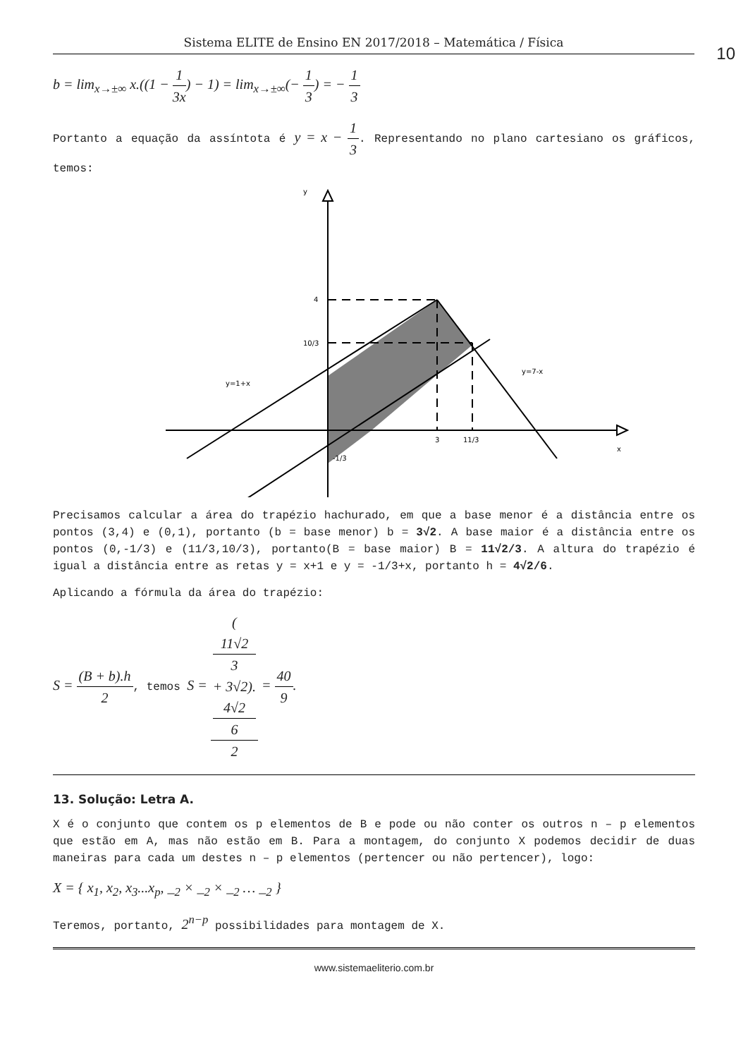Sistema ELITE de Ensino EN 2017/2018 – Matemática / Física
10
b = lim<sub>x→±∞</sub> x.((1 − 1 3x) − 1) = lim<sub>x→±∞</sub>(− 1 3) = − 1 3
Portanto a equação da assíntota é y = x − 1 3. Representando no plano cartesiano os gráficos, temos:
y
4
10/3
y=1+x
y=7-x
3
11/3
x
-1/3
Precisamos calcular a área do trapézio hachurado, em que a base menor é a distância entre os pontos (3,4) e (0,1), portanto (b = base menor) b = 3√2. A base maior é a distância entre os pontos (0,-1/3) e (11/3,10/3), portanto(B = base maior) B = 11√2/3. A altura do trapézio é igual a distância entre as retas y = x+1 e y = -1/3+x, portanto h = 4√2/6.
Aplicando a fórmula da área do trapézio:
S = (B + b).h 2, temos S = (11√2
3
+ 3√2).
4√2
6 2 = 40 9.
13. Solução: Letra A.
X é o conjunto que contem os p elementos de B e pode ou não conter os outros n – p elementos que estão em A, mas não estão em B. Para a montagem, do conjunto X podemos decidir de duas maneiras para cada um destes n – p elementos (pertencer ou não pertencer), logo:
X = { x<sub>1</sub>, x<sub>2</sub>, x<sub>3</sub>...x<sub>p</sub>, _<sub>2</sub> × _<sub>2</sub> × _<sub>2</sub> … _<sub>2</sub> }
Teremos, portanto, 2<sup>n−p</sup> possibilidades para montagem de X.
www.sistemaeliterio.com.br